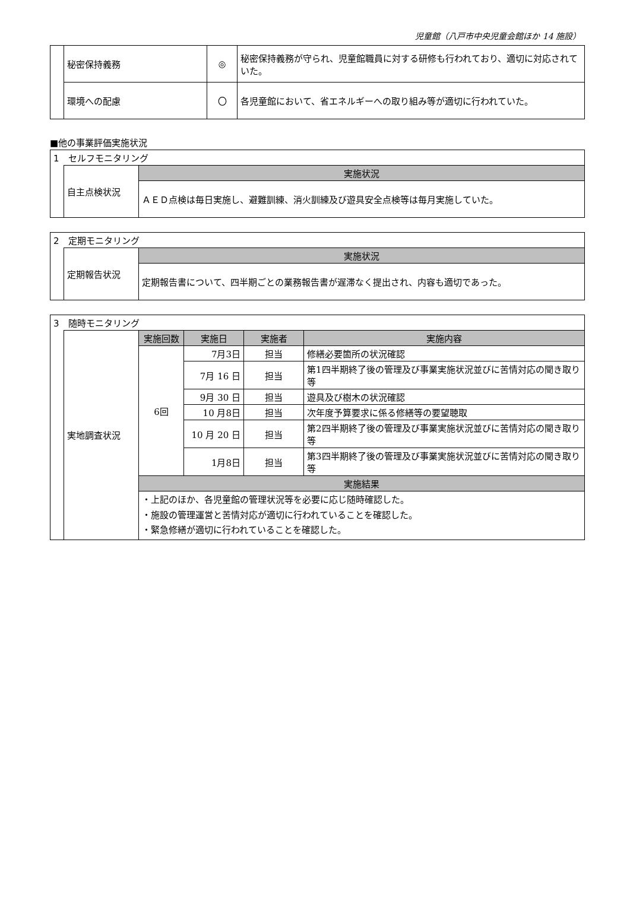児童館（八戸市中央児童会館ほか 14 施設）
| | 秘密保持義務 | ◎ | 秘密保持義務が守られ、児童館職員に対する研修も行われており、適切に対応されていた。 |
| | 環境への配慮 | 〇 | 各児童館において、省エネルギーへの取り組み等が適切に行われていた。 |
■他の事業評価実施状況
| 1 セルフモニタリング | | |
| | 自主点検状況 | 実施状況 |
| | | ＡＥＤ点検は毎日実施し、避難訓練、消火訓練及び遊具安全点検等は毎月実施していた。 |
| 2 定期モニタリング | | |
| | 定期報告状況 | 実施状況 |
| | | 定期報告書について、四半期ごとの業務報告書が遅滞なく提出され、内容も適切であった。 |
| 3 随時モニタリング | | | | | |
| | 実地調査状況 | 実施回数 | 実施日 | 実施者 | 実施内容 |
| | | 6回 | 7月3日 | 担当 | 修繕必要箇所の状況確認 |
| | | | 7月 16 日 | 担当 | 第1四半期終了後の管理及び事業実施状況並びに苦情対応の聞き取り等 |
| | | | 9月 30 日 | 担当 | 遊具及び樹木の状況確認 |
| | | | 10 月8日 | 担当 | 次年度予算要求に係る修繕等の要望聴取 |
| | | | 10 月 20 日 | 担当 | 第2四半期終了後の管理及び事業実施状況並びに苦情対応の聞き取り等 |
| | | | 1月8日 | 担当 | 第3四半期終了後の管理及び事業実施状況並びに苦情対応の聞き取り等 |
| | | 実施結果 | | | |
| | | ・上記のほか、各児童館の管理状況等を必要に応じ随時確認した。 ・施設の管理運営と苦情対応が適切に行われていることを確認した。 ・緊急修繕が適切に行われていることを確認した。 | | | |